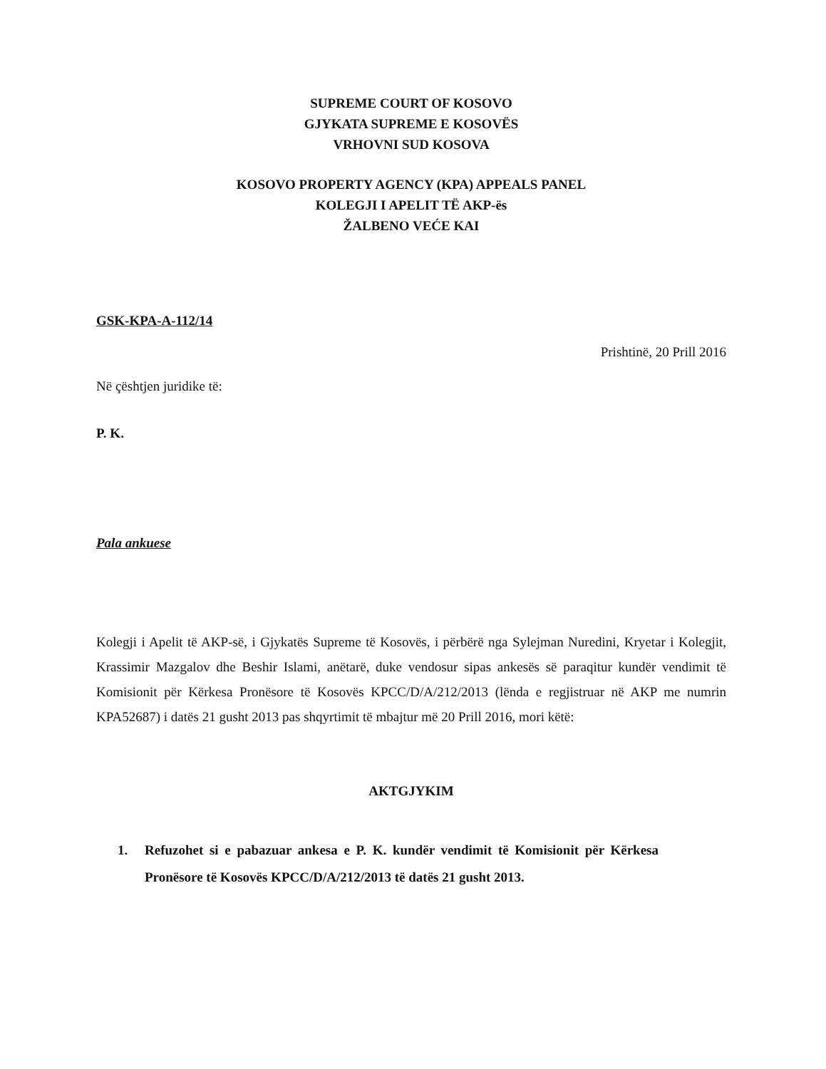SUPREME COURT OF KOSOVO
GJYKATA SUPREME E KOSOVËS
VRHOVNI SUD KOSOVA
KOSOVO PROPERTY AGENCY (KPA) APPEALS PANEL
KOLEGJI I APELIT TË AKP-ës
ŽALBENO VEĆE KAI
GSK-KPA-A-112/14
Prishtinë, 20 Prill 2016
Në çështjen juridike të:
P. K.
Pala ankuese
Kolegji i Apelit të AKP-së, i Gjykatës Supreme të Kosovës, i përbërë nga Sylejman Nuredini, Kryetar i Kolegjit, Krassimir Mazgalov dhe Beshir Islami, anëtarë, duke vendosur sipas ankesës së paraqitur kundër vendimit të Komisionit për Kërkesa Pronësore të Kosovës KPCC/D/A/212/2013 (lënda e regjistruar në AKP me numrin KPA52687) i datës 21 gusht 2013 pas shqyrtimit të mbajtur më 20 Prill 2016, mori këtë:
AKTGJYKIM
1. Refuzohet si e pabazuar ankesa e P. K. kundër vendimit të Komisionit për Kërkesa Pronësore të Kosovës KPCC/D/A/212/2013 të datës 21 gusht 2013.